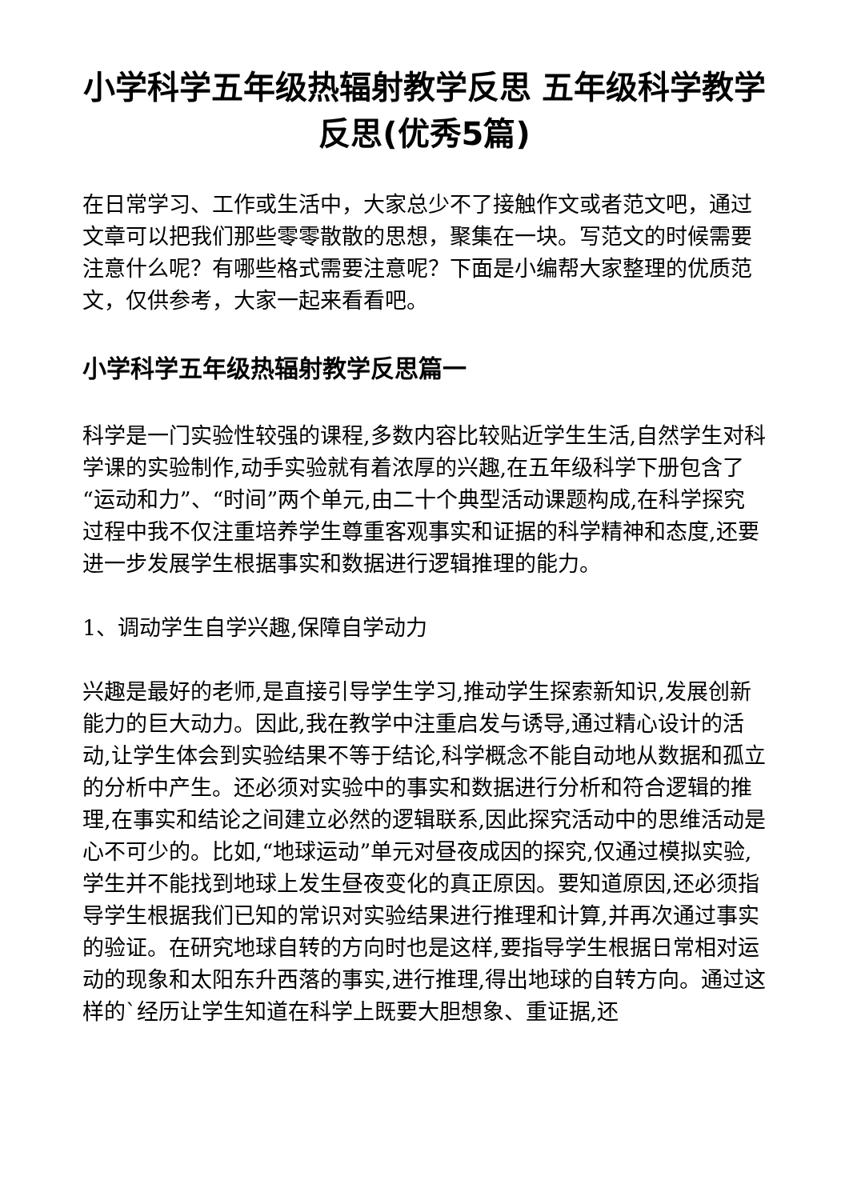小学科学五年级热辐射教学反思 五年级科学教学反思(优秀5篇)
在日常学习、工作或生活中，大家总少不了接触作文或者范文吧，通过文章可以把我们那些零零散散的思想，聚集在一块。写范文的时候需要注意什么呢？有哪些格式需要注意呢？下面是小编帮大家整理的优质范文，仅供参考，大家一起来看看吧。
小学科学五年级热辐射教学反思篇一
科学是一门实验性较强的课程,多数内容比较贴近学生生活,自然学生对科学课的实验制作,动手实验就有着浓厚的兴趣,在五年级科学下册包含了“运动和力”、“时间”两个单元,由二十个典型活动课题构成,在科学探究过程中我不仅注重培养学生尊重客观事实和证据的科学精神和态度,还要进一步发展学生根据事实和数据进行逻辑推理的能力。
1、调动学生自学兴趣,保障自学动力
兴趣是最好的老师,是直接引导学生学习,推动学生探索新知识,发展创新能力的巨大动力。因此,我在教学中注重启发与诱导,通过精心设计的活动,让学生体会到实验结果不等于结论,科学概念不能自动地从数据和孤立的分析中产生。还必须对实验中的事实和数据进行分析和符合逻辑的推理,在事实和结论之间建立必然的逻辑联系,因此探究活动中的思维活动是心不可少的。比如,“地球运动”单元对昼夜成因的探究,仅通过模拟实验,学生并不能找到地球上发生昼夜变化的真正原因。要知道原因,还必须指导学生根据我们已知的常识对实验结果进行推理和计算,并再次通过事实的验证。在研究地球自转的方向时也是这样,要指导学生根据日常相对运动的现象和太阳东升西落的事实,进行推理,得出地球的自转方向。通过这样的`经历让学生知道在科学上既要大胆想象、重证据,还